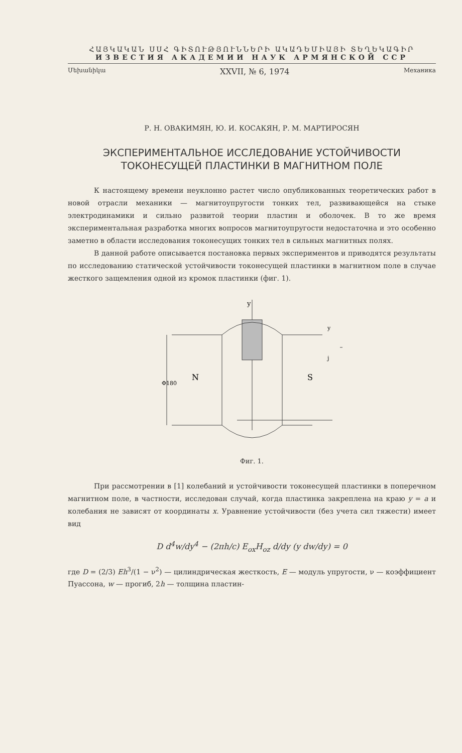ՀԱՅԿԱԿԱՆ ՍՍՀ ԳԻՏՈՒԹՅՈՒՆՆԵՐԻ ԱԿԱԴԵՄԻԱՅԻ ՏԵՂԵԿԱԳԻՐ
ИЗВЕСТИЯ АКАДЕМИИ НАУК АРМЯНСКОЙ ССР
Մեխանիկա XXVII, № 6, 1974 Механика
Р. Н. ОВАКИМЯН, Ю. И. КОСАКЯН, Р. М. МАРТИРОСЯН
ЭКСПЕРИМЕНТАЛЬНОЕ ИССЛЕДОВАНИЕ УСТОЙЧИВОСТИ
ТОКОНЕСУЩЕЙ ПЛАСТИНКИ В МАГНИТНОМ ПОЛЕ
К настоящему времени неуклонно растет число опубликованных теоретических работ в новой отрасли механики — магнитоупругости тонких тел, развивающейся на стыке электродинамики и сильно развитой теории пластин и оболочек. В то же время экспериментальная разработка многих вопросов магнитоупругости недостаточна и это особенно заметно в области исследования токонесущих тонких тел в сильных магнитных полях.
В данной работе описывается постановка первых экспериментов и приводятся результаты по исследованию статической устойчивости токонесущей пластинки в магнитном поле в случае жесткого защемления одной из кромок пластинки (фиг. 1).
y
N
S
Φ180
y
j
Фиг. 1.
При рассмотрении в [1] колебаний и устойчивости токонесущей пластинки в поперечном магнитном поле, в частности, исследован случай, когда пластинка закреплена на краю y = a и колебания не зависят от координаты x. Уравнение устойчивости (без учета сил тяжести) имеет вид
D d<sup>4</sup>w/dy<sup>4</sup> − (2πh/c) E<sub>ox</sub>H<sub>oz</sub> d/dy (y dw/dy) = 0
где D = (2/3) Eh<sup>3</sup>/(1 − ν<sup>2</sup>) — цилиндрическая жесткость, E — модуль упругости, ν — коэффициент Пуассона, w — прогиб, 2h — толщина пластин-